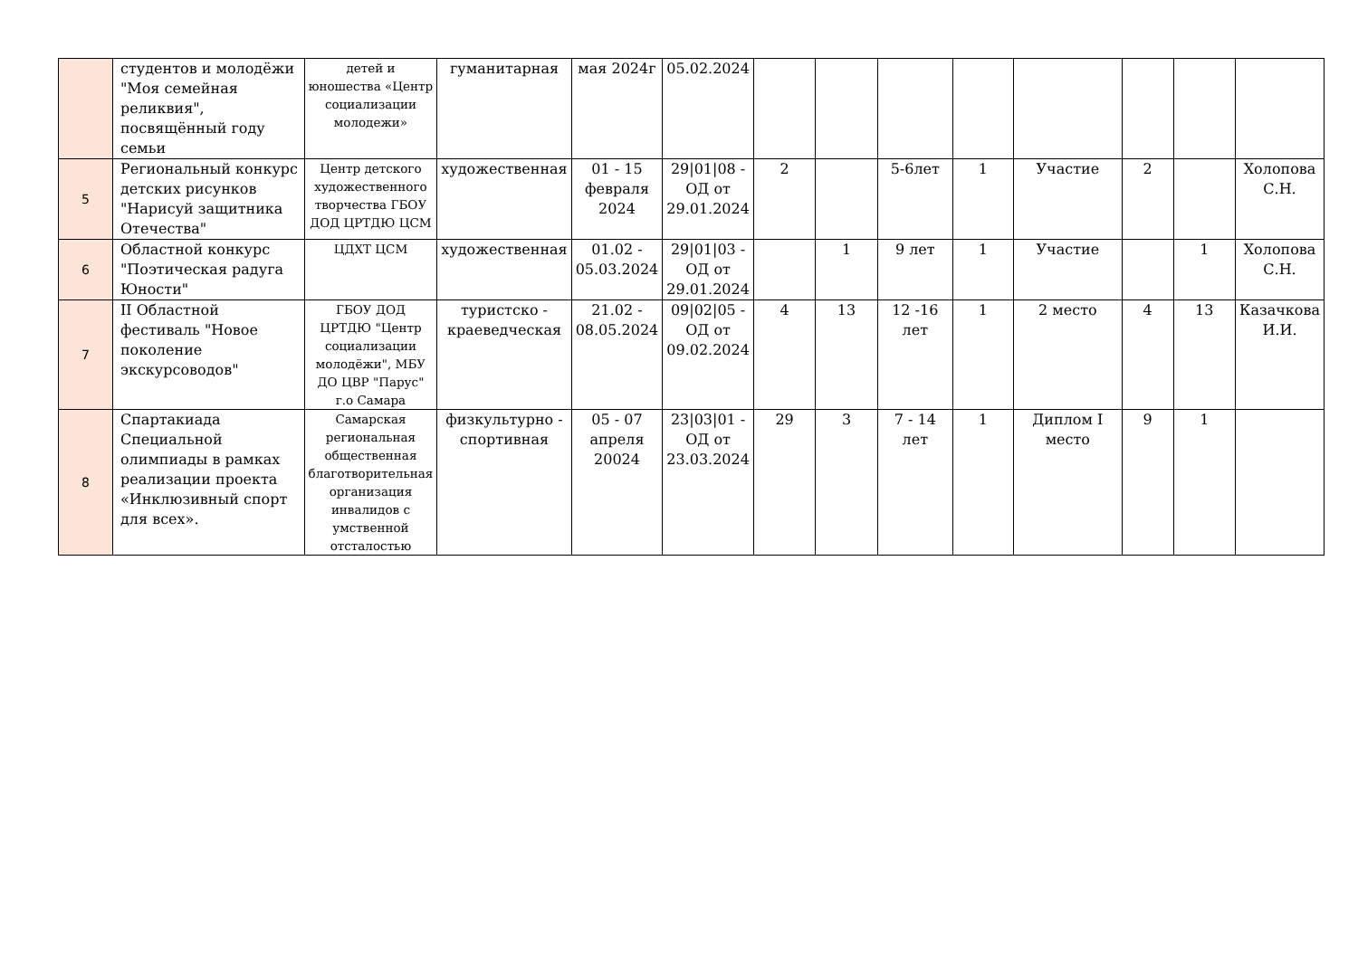| | студентов и молодёжи "Моя семейная реликвия", посвящённый году семьи | детей и юношества «Центр социализации молодежи» | гуманитарная | мая 2024г | 05.02.2024 | | | | | | | | |
| 5 | Региональный конкурс детских рисунков "Нарисуй защитника Отечества" | Центр детского художественного творчества ГБОУ ДОД ЦРТДЮ ЦСМ | художественная | 01 - 15 февраля 2024 | 29/01/08 - ОД от 29.01.2024 | 2 | | 5-6лет | 1 | Участие | 2 | | Холопова С.Н. |
| 6 | Областной конкурс "Поэтическая радуга Юности" | ЦДХТ ЦСМ | художественная | 01.02 - 05.03.2024 | 29/01/03 - ОД от 29.01.2024 | | 1 | 9 лет | 1 | Участие | | 1 | Холопова С.Н. |
| 7 | II Областной фестиваль "Новое поколение экскурсоводов" | ГБОУ ДОД ЦРТДЮ "Центр социализации молодёжи", МБУ ДО ЦВР "Парус" г.о Самара | туристско - краеведческая | 21.02 - 08.05.2024 | 09/02/05 - ОД от 09.02.2024 | 4 | 13 | 12 -16 лет | 1 | 2 место | 4 | 13 | Казачкова И.И. |
| 8 | Спартакиада Специальной олимпиады в рамках реализации проекта «Инклюзивный спорт для всех». | Самарская региональная общественная благотворительная организация инвалидов с умственной отсталостью | физкультурно - спортивная | 05 - 07 апреля 20024 | 23/03/01 - ОД от 23.03.2024 | 29 | 3 | 7 - 14 лет | 1 | Диплом I место | 9 | 1 | |